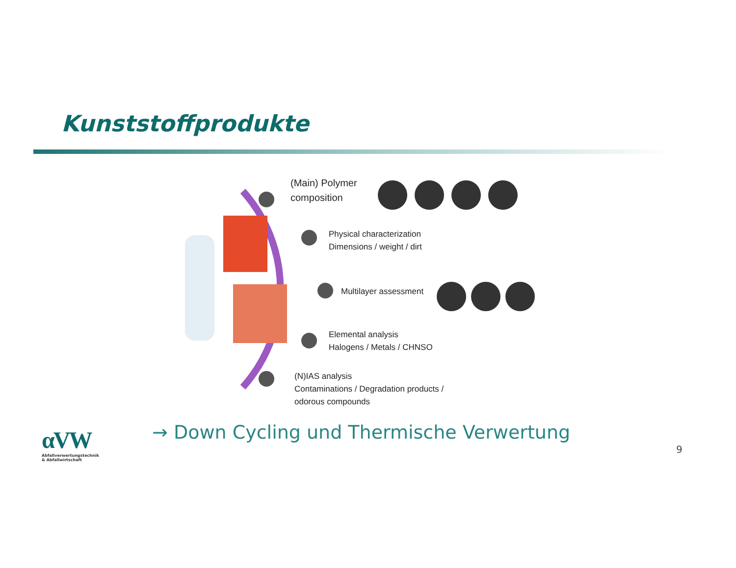Kunststoffprodukte
(Main) Polymer
composition
Physical characterization
Dimensions / weight / dirt
Multilayer assessment
Elemental analysis
Halogens / Metals / CHNSO
(N)IAS analysis
Contaminations / Degradation products /
odorous compounds
αVW
Abfallverwertungstechnik
& Abfallwirtschaft
→ Down Cycling und Thermische Verwertung
9